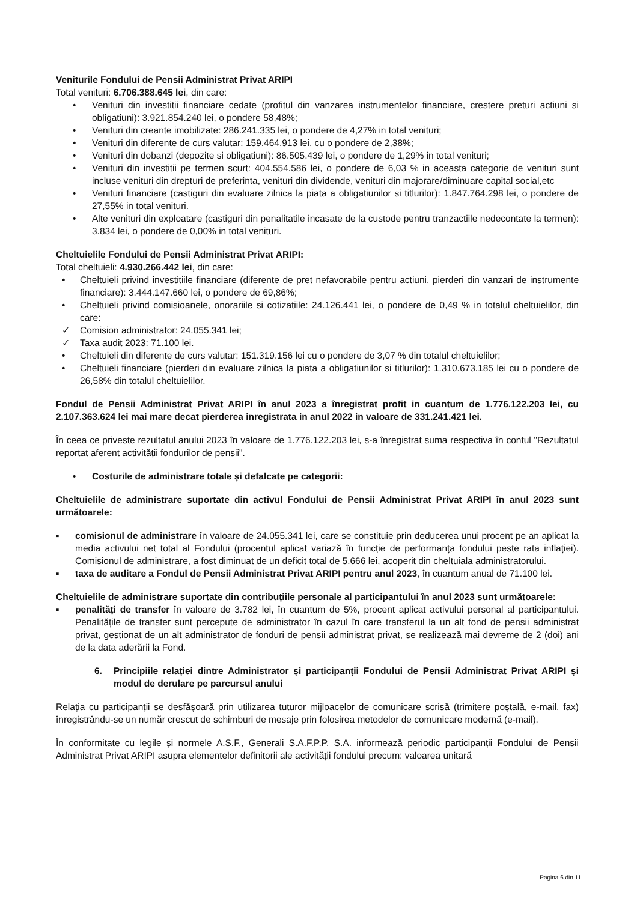Veniturile Fondului de Pensii Administrat Privat ARIPI
Total venituri: 6.706.388.645 lei, din care:
• Venituri din investitii financiare cedate (profitul din vanzarea instrumentelor financiare, crestere preturi actiuni si obligatiuni): 3.921.854.240 lei, o pondere 58,48%;
• Venituri din creante imobilizate: 286.241.335 lei, o pondere de 4,27% in total venituri;
• Venituri din diferente de curs valutar: 159.464.913 lei, cu o pondere de 2,38%;
• Venituri din dobanzi (depozite si obligatiuni): 86.505.439 lei, o pondere de 1,29% in total venituri;
• Venituri din investitii pe termen scurt: 404.554.586 lei, o pondere de 6,03 % in aceasta categorie de venituri sunt incluse venituri din drepturi de preferinta, venituri din dividende, venituri din majorare/diminuare capital social,etc
• Venituri financiare (castiguri din evaluare zilnica la piata a obligatiunilor si titlurilor): 1.847.764.298 lei, o pondere de 27,55% in total venituri.
• Alte venituri din exploatare (castiguri din penalitatile incasate de la custode pentru tranzactiile nedecontate la termen): 3.834 lei, o pondere de 0,00% in total venituri.
Cheltuielile Fondului de Pensii Administrat Privat ARIPI:
Total cheltuieli: 4.930.266.442 lei, din care:
• Cheltuieli privind investitiile financiare (diferente de pret nefavorabile pentru actiuni, pierderi din vanzari de instrumente financiare): 3.444.147.660 lei, o pondere de 69,86%;
• Cheltuieli privind comisioanele, onorariile si cotizatiile: 24.126.441 lei, o pondere de 0,49 % in totalul cheltuielilor, din care:
✓ Comision administrator: 24.055.341 lei;
✓ Taxa audit 2023: 71.100 lei.
• Cheltuieli din diferente de curs valutar: 151.319.156 lei cu o pondere de 3,07 % din totalul cheltuielilor;
• Cheltuieli financiare (pierderi din evaluare zilnica la piata a obligatiunilor si titlurilor): 1.310.673.185 lei cu o pondere de 26,58% din totalul cheltuielilor.
Fondul de Pensii Administrat Privat ARIPI în anul 2023 a înregistrat profit in cuantum de 1.776.122.203 lei, cu 2.107.363.624 lei mai mare decat pierderea inregistrata in anul 2022 in valoare de 331.241.421 lei.
În ceea ce priveste rezultatul anului 2023 în valoare de 1.776.122.203 lei, s-a înregistrat suma respectiva în contul "Rezultatul reportat aferent activității fondurilor de pensii".
• Costurile de administrare totale și defalcate pe categorii:
Cheltuielile de administrare suportate din activul Fondului de Pensii Administrat Privat ARIPI în anul 2023 sunt următoarele:
▪ comisionul de administrare în valoare de 24.055.341 lei, care se constituie prin deducerea unui procent pe an aplicat la media activului net total al Fondului (procentul aplicat variază în funcție de performanța fondului peste rata inflației). Comisionul de administrare, a fost diminuat de un deficit total de 5.666 lei, acoperit din cheltuiala administratorului.
▪ taxa de auditare a Fondul de Pensii Administrat Privat ARIPI pentru anul 2023, în cuantum anual de 71.100 lei.
Cheltuielile de administrare suportate din contribuțiile personale al participantului în anul 2023 sunt următoarele:
▪ penalități de transfer în valoare de 3.782 lei, în cuantum de 5%, procent aplicat activului personal al participantului. Penalitățile de transfer sunt percepute de administrator în cazul în care transferul la un alt fond de pensii administrat privat, gestionat de un alt administrator de fonduri de pensii administrat privat, se realizează mai devreme de 2 (doi) ani de la data aderării la Fond.
6. Principiile relației dintre Administrator și participanții Fondului de Pensii Administrat Privat ARIPI și modul de derulare pe parcursul anului
Relația cu participanții se desfășoară prin utilizarea tuturor mijloacelor de comunicare scrisă (trimitere poștală, e-mail, fax) înregistrându-se un număr crescut de schimburi de mesaje prin folosirea metodelor de comunicare modernă (e-mail).
În conformitate cu legile și normele A.S.F., Generali S.A.F.P.P. S.A. informează periodic participanții Fondului de Pensii Administrat Privat ARIPI asupra elementelor definitorii ale activității fondului precum: valoarea unitară
Pagina 6 din 11